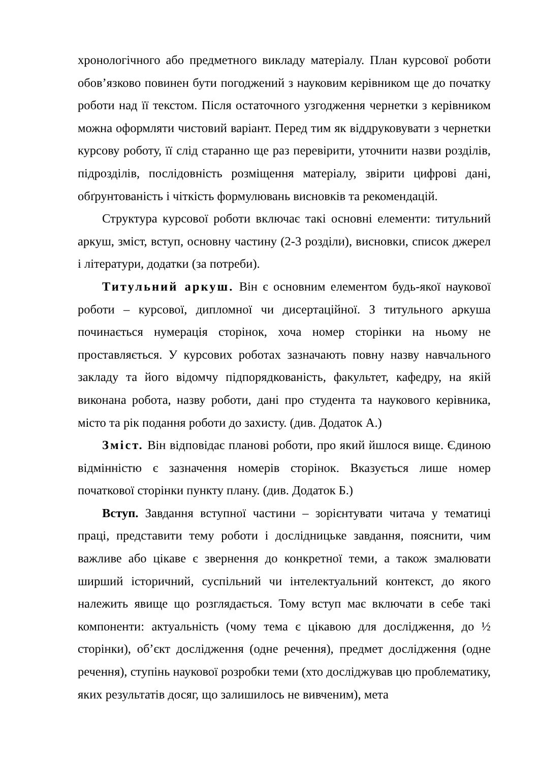хронологічного або предметного викладу матеріалу. План курсової роботи обов’язково повинен бути погоджений з науковим керівником ще до початку роботи над її текстом. Після остаточного узгодження чернетки з керівником можна оформляти чистовий варіант. Перед тим як віддруковувати з чернетки курсову роботу, її слід старанно ще раз перевірити, уточнити назви розділів, підрозділів, послідовність розміщення матеріалу, звірити цифрові дані, обґрунтованість і чіткість формулювань висновків та рекомендацій.
Структура курсової роботи включає такі основні елементи: титульний аркуш, зміст, вступ, основну частину (2-3 розділи), висновки, список джерел і літератури, додатки (за потреби).
Титульний аркуш. Він є основним елементом будь-якої наукової роботи – курсової, дипломної чи дисертаційної. З титульного аркуша починається нумерація сторінок, хоча номер сторінки на ньому не проставляється. У курсових роботах зазначають повну назву навчального закладу та його відомчу підпорядкованість, факультет, кафедру, на якій виконана робота, назву роботи, дані про студента та наукового керівника, місто та рік подання роботи до захисту. (див. Додаток А.)
Зміст. Він відповідає планові роботи, про який йшлося вище. Єдиною відмінністю є зазначення номерів сторінок. Вказується лише номер початкової сторінки пункту плану. (див. Додаток Б.)
Вступ. Завдання вступної частини – зорієнтувати читача у тематиці праці, представити тему роботи і дослідницьке завдання, пояснити, чим важливе або цікаве є звернення до конкретної теми, а також змалювати ширший історичний, суспільний чи інтелектуальний контекст, до якого належить явище що розглядається. Тому вступ має включати в себе такі компоненти: актуальність (чому тема є цікавою для дослідження, до ½ сторінки), об’єкт дослідження (одне речення), предмет дослідження (одне речення), ступінь наукової розробки теми (хто досліджував цю проблематику, яких результатів досяг, що залишилось не вивченим), мета